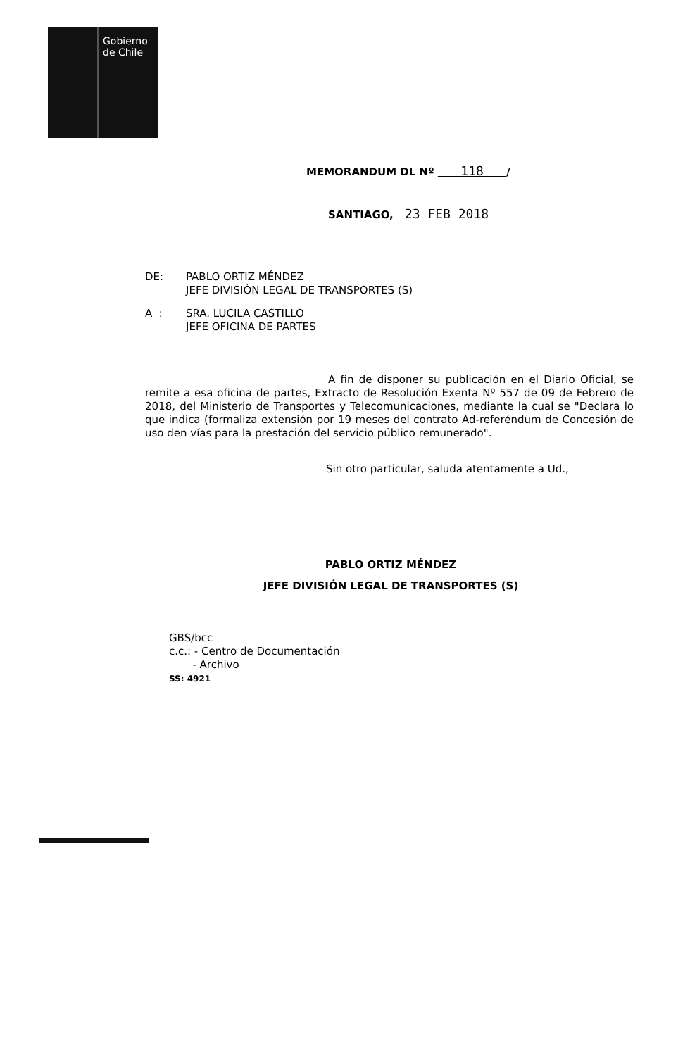Gobierno
de Chile
MEMORANDUM DL Nº 118 /
SANTIAGO, 23 FEB 2018
DE: PABLO ORTIZ MÉNDEZ
JEFE DIVISIÓN LEGAL DE TRANSPORTES (S)
A : SRA. LUCILA CASTILLO
JEFE OFICINA DE PARTES
A fin de disponer su publicación en el Diario Oficial, se remite a esa oficina de partes, Extracto de Resolución Exenta Nº 557 de 09 de Febrero de 2018, del Ministerio de Transportes y Telecomunicaciones, mediante la cual se "Declara lo que indica (formaliza extensión por 19 meses del contrato Ad-referéndum de Concesión de uso den vías para la prestación del servicio público remunerado".
Sin otro particular, saluda atentamente a Ud.,
PABLO ORTIZ MÉNDEZ
JEFE DIVISIÓN LEGAL DE TRANSPORTES (S)
GBS/bcc
c.c.: - Centro de Documentación
- Archivo
SS: 4921